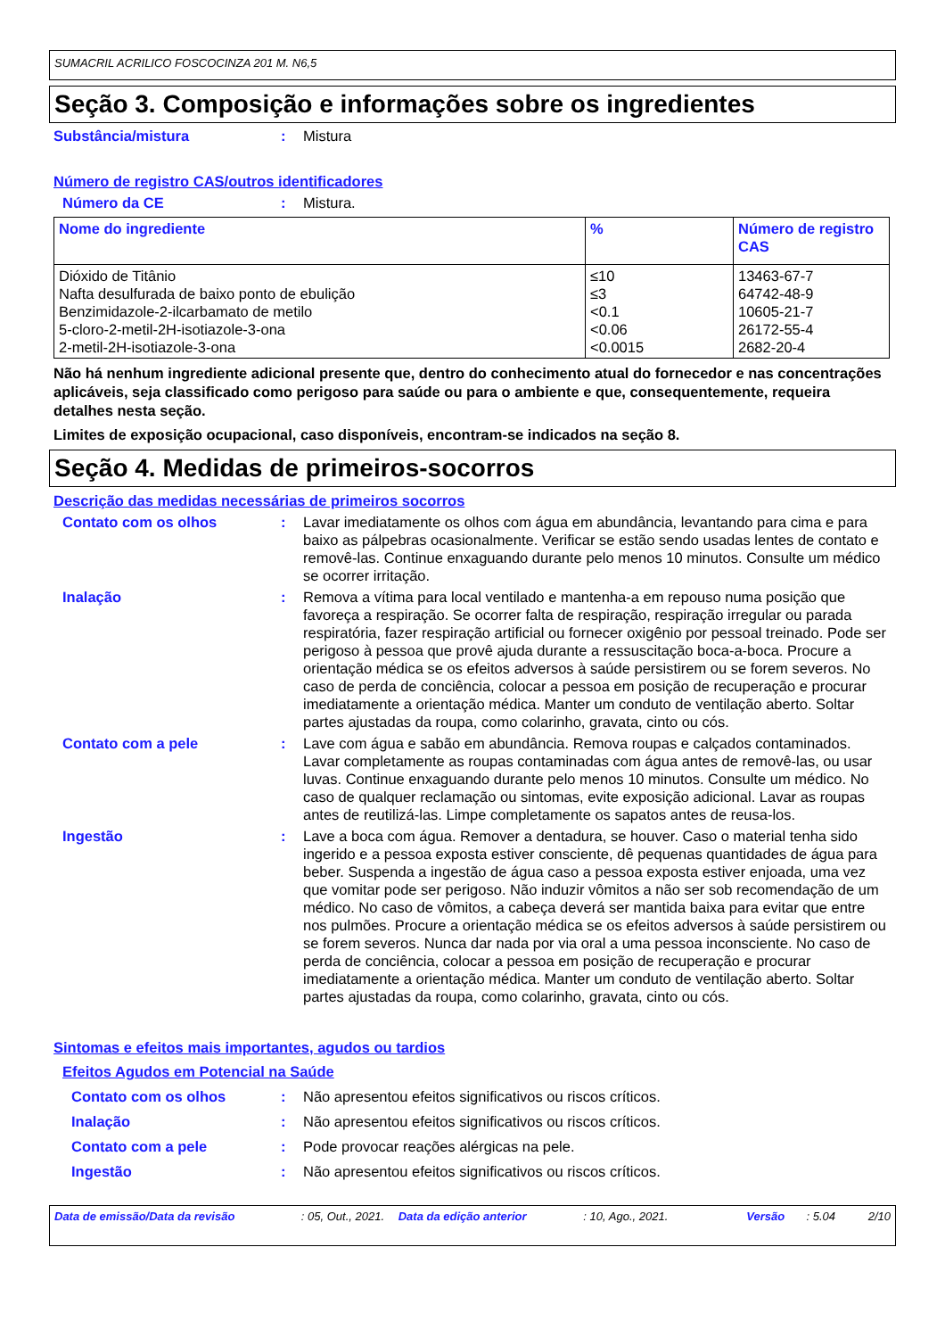SUMACRIL ACRILICO FOSCOCINZA 201 M. N6,5
Seção 3. Composição e informações sobre os ingredientes
Substância/mistura : Mistura
Número de registro CAS/outros identificadores
Número da CE : Mistura.
| Nome do ingrediente | % | Número de registro CAS |
| --- | --- | --- |
| Dióxido de Titânio Nafta desulfurada de baixo ponto de ebulição Benzimidazole-2-ilcarbamato de metilo 5-cloro-2-metil-2H-isotiazole-3-ona 2-metil-2H-isotiazole-3-ona | ≤10 ≤3 <0.1 <0.06 <0.0015 | 13463-67-7 64742-48-9 10605-21-7 26172-55-4 2682-20-4 |
Não há nenhum ingrediente adicional presente que, dentro do conhecimento atual do fornecedor e nas concentrações aplicáveis, seja classificado como perigoso para saúde ou para o ambiente e que, consequentemente, requeira detalhes nesta seção.
Limites de exposição ocupacional, caso disponíveis, encontram-se indicados na seção 8.
Seção 4. Medidas de primeiros-socorros
Descrição das medidas necessárias de primeiros socorros
Contato com os olhos : Lavar imediatamente os olhos com água em abundância, levantando para cima e para baixo as pálpebras ocasionalmente. Verificar se estão sendo usadas lentes de contato e removê-las. Continue enxaguando durante pelo menos 10 minutos. Consulte um médico se ocorrer irritação.
Inalação : Remova a vítima para local ventilado e mantenha-a em repouso numa posição que favoreça a respiração. Se ocorrer falta de respiração, respiração irregular ou parada respiratória, fazer respiração artificial ou fornecer oxigênio por pessoal treinado. Pode ser perigoso à pessoa que provê ajuda durante a ressuscitação boca-a-boca. Procure a orientação médica se os efeitos adversos à saúde persistirem ou se forem severos. No caso de perda de conciência, colocar a pessoa em posição de recuperação e procurar imediatamente a orientação médica. Manter um conduto de ventilação aberto. Soltar partes ajustadas da roupa, como colarinho, gravata, cinto ou cós.
Contato com a pele : Lave com água e sabão em abundância. Remova roupas e calçados contaminados. Lavar completamente as roupas contaminadas com água antes de removê-las, ou usar luvas. Continue enxaguando durante pelo menos 10 minutos. Consulte um médico. No caso de qualquer reclamação ou sintomas, evite exposição adicional. Lavar as roupas antes de reutilizá-las. Limpe completamente os sapatos antes de reusa-los.
Ingestão : Lave a boca com água. Remover a dentadura, se houver. Caso o material tenha sido ingerido e a pessoa exposta estiver consciente, dê pequenas quantidades de água para beber. Suspenda a ingestão de água caso a pessoa exposta estiver enjoada, uma vez que vomitar pode ser perigoso. Não induzir vômitos a não ser sob recomendação de um médico. No caso de vômitos, a cabeça deverá ser mantida baixa para evitar que entre nos pulmões. Procure a orientação médica se os efeitos adversos à saúde persistirem ou se forem severos. Nunca dar nada por via oral a uma pessoa inconsciente. No caso de perda de conciência, colocar a pessoa em posição de recuperação e procurar imediatamente a orientação médica. Manter um conduto de ventilação aberto. Soltar partes ajustadas da roupa, como colarinho, gravata, cinto ou cós.
Sintomas e efeitos mais importantes, agudos ou tardios
Efeitos Agudos em Potencial na Saúde
Contato com os olhos : Não apresentou efeitos significativos ou riscos críticos.
Inalação : Não apresentou efeitos significativos ou riscos críticos.
Contato com a pele : Pode provocar reações alérgicas na pele.
Ingestão : Não apresentou efeitos significativos ou riscos críticos.
Data de emissão/Data da revisão : 05, Out., 2021. Data da edição anterior : 10, Ago., 2021. Versão : 5.04 2/10